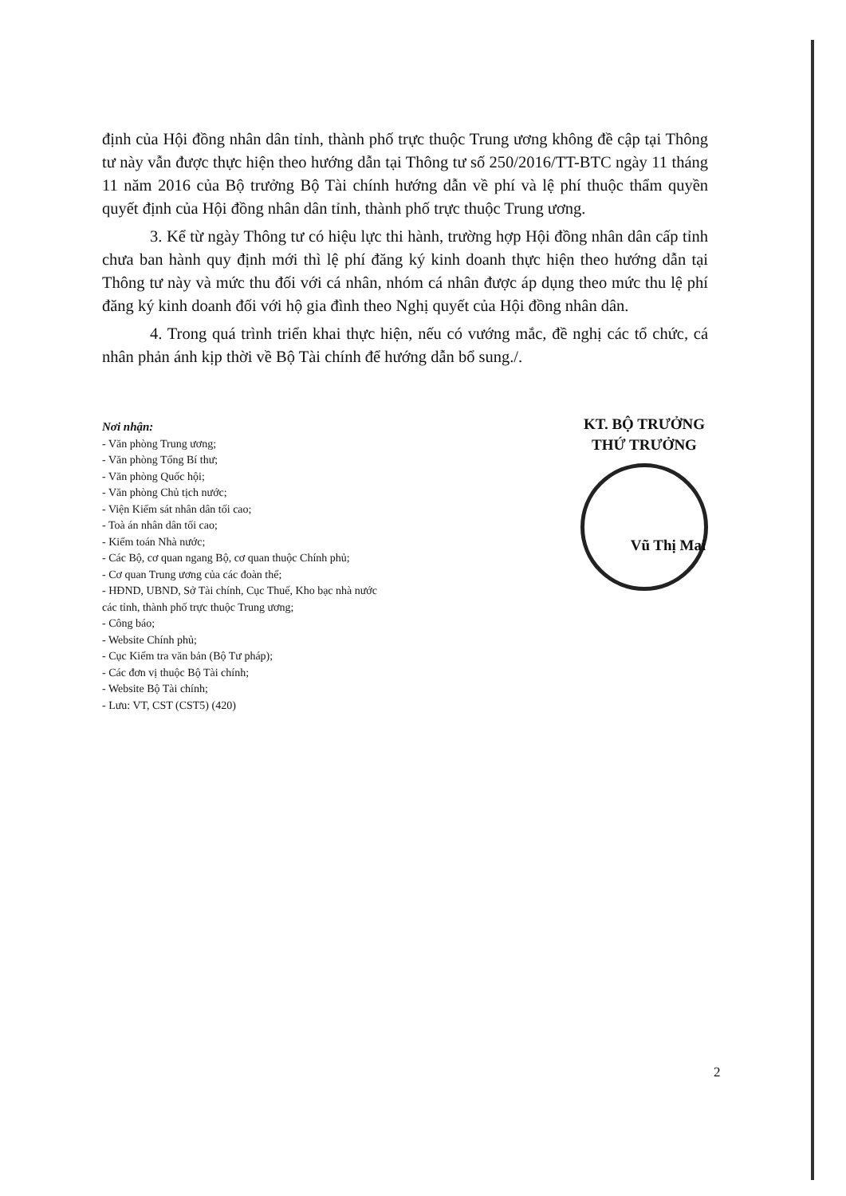định của Hội đồng nhân dân tỉnh, thành phố trực thuộc Trung ương không đề cập tại Thông tư này vẫn được thực hiện theo hướng dẫn tại Thông tư số 250/2016/TT-BTC ngày 11 tháng 11 năm 2016 của Bộ trưởng Bộ Tài chính hướng dẫn về phí và lệ phí thuộc thẩm quyền quyết định của Hội đồng nhân dân tỉnh, thành phố trực thuộc Trung ương.
3. Kể từ ngày Thông tư có hiệu lực thi hành, trường hợp Hội đồng nhân dân cấp tỉnh chưa ban hành quy định mới thì lệ phí đăng ký kinh doanh thực hiện theo hướng dẫn tại Thông tư này và mức thu đối với cá nhân, nhóm cá nhân được áp dụng theo mức thu lệ phí đăng ký kinh doanh đối với hộ gia đình theo Nghị quyết của Hội đồng nhân dân.
4. Trong quá trình triển khai thực hiện, nếu có vướng mắc, đề nghị các tổ chức, cá nhân phản ánh kịp thời về Bộ Tài chính để hướng dẫn bổ sung./.
Nơi nhận:
- Văn phòng Trung ương;
- Văn phòng Tổng Bí thư;
- Văn phòng Quốc hội;
- Văn phòng Chủ tịch nước;
- Viện Kiểm sát nhân dân tối cao;
- Toà án nhân dân tối cao;
- Kiểm toán Nhà nước;
- Các Bộ, cơ quan ngang Bộ, cơ quan thuộc Chính phủ;
- Cơ quan Trung ương của các đoàn thể;
- HĐND, UBND, Sở Tài chính, Cục Thuế, Kho bạc nhà nước
các tỉnh, thành phố trực thuộc Trung ương;
- Công báo;
- Website Chính phủ;
- Cục Kiểm tra văn bản (Bộ Tư pháp);
- Các đơn vị thuộc Bộ Tài chính;
- Website Bộ Tài chính;
- Lưu: VT, CST (CST5) (420)
KT. BỘ TRƯỞNG
THỨ TRƯỞNG
Vũ Thị Mai
2